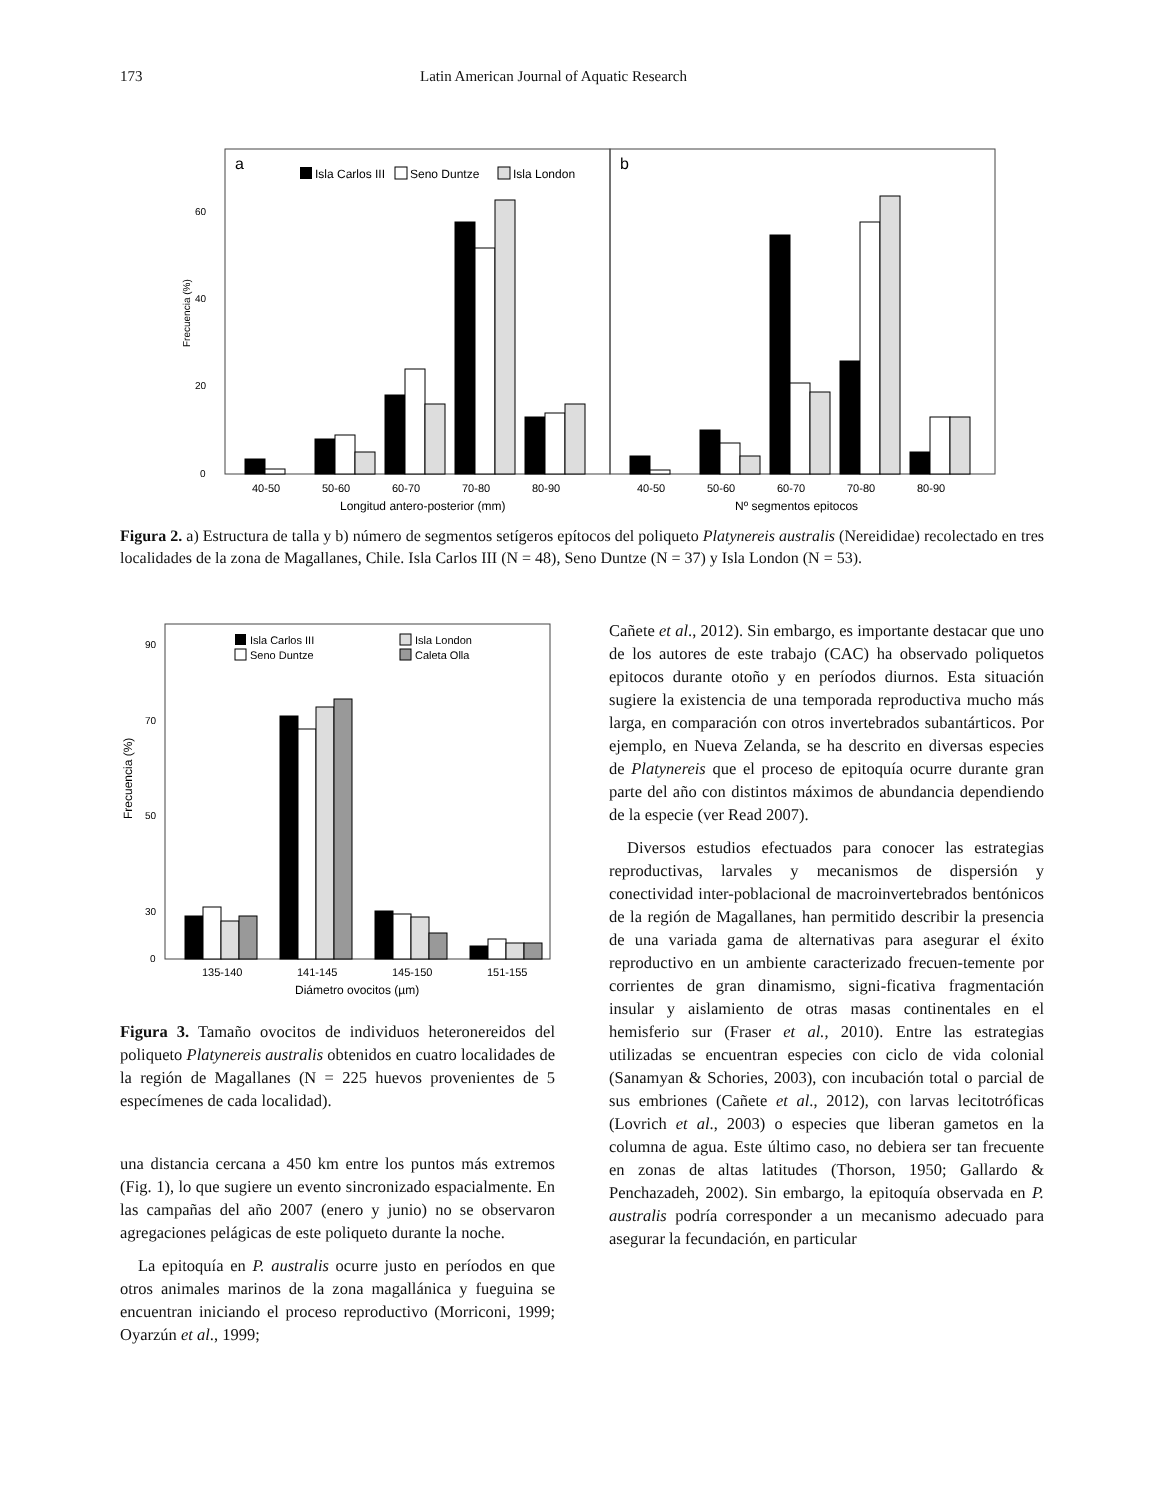173 Latin American Journal of Aquatic Research
a
b
Isla Carlos III
Seno Duntze
Isla London
0
20
40
60
Frecuencia (%)
40-50
50-60
60-70
70-80
80-90
40-50
50-60
60-70
70-80
80-90
Longitud antero-posterior (mm)
Nº segmentos epitocos
Figura 2. a) Estructura de talla y b) número de segmentos setígeros epítocos del poliqueto Platynereis australis (Nereididae) recolectado en tres localidades de la zona de Magallanes, Chile. Isla Carlos III (N = 48), Seno Duntze (N = 37) y Isla London (N = 53).
Isla Carlos III
Seno Duntze
Isla London
Caleta Olla
Frecuencia (%)
0
90
70
50
30
135-140
141-145
145-150
151-155
Diámetro ovocitos (µm)
Figura 3. Tamaño ovocitos de individuos heteronereidos del poliqueto Platynereis australis obtenidos en cuatro localidades de la región de Magallanes (N = 225 huevos provenientes de 5 especímenes de cada localidad).
una distancia cercana a 450 km entre los puntos más extremos (Fig. 1), lo que sugiere un evento sincronizado espacialmente. En las campañas del año 2007 (enero y junio) no se observaron agregaciones pelágicas de este poliqueto durante la noche.
La epitoquía en P. australis ocurre justo en períodos en que otros animales marinos de la zona magallánica y fueguina se encuentran iniciando el proceso reproductivo (Morriconi, 1999; Oyarzún et al., 1999;
Cañete et al., 2012). Sin embargo, es importante destacar que uno de los autores de este trabajo (CAC) ha observado poliquetos epitocos durante otoño y en períodos diurnos. Esta situación sugiere la existencia de una temporada reproductiva mucho más larga, en comparación con otros invertebrados subantárticos. Por ejemplo, en Nueva Zelanda, se ha descrito en diversas especies de Platynereis que el proceso de epitoquía ocurre durante gran parte del año con distintos máximos de abundancia dependiendo de la especie (ver Read 2007).
Diversos estudios efectuados para conocer las estrategias reproductivas, larvales y mecanismos de dispersión y conectividad inter-poblacional de macroinvertebrados bentónicos de la región de Magallanes, han permitido describir la presencia de una variada gama de alternativas para asegurar el éxito reproductivo en un ambiente caracterizado frecuen-temente por corrientes de gran dinamismo, signi-ficativa fragmentación insular y aislamiento de otras masas continentales en el hemisferio sur (Fraser et al., 2010). Entre las estrategias utilizadas se encuentran especies con ciclo de vida colonial (Sanamyan & Schories, 2003), con incubación total o parcial de sus embriones (Cañete et al., 2012), con larvas lecitotróficas (Lovrich et al., 2003) o especies que liberan gametos en la columna de agua. Este último caso, no debiera ser tan frecuente en zonas de altas latitudes (Thorson, 1950; Gallardo & Penchazadeh, 2002). Sin embargo, la epitoquía observada en P. australis podría corresponder a un mecanismo adecuado para asegurar la fecundación, en particular